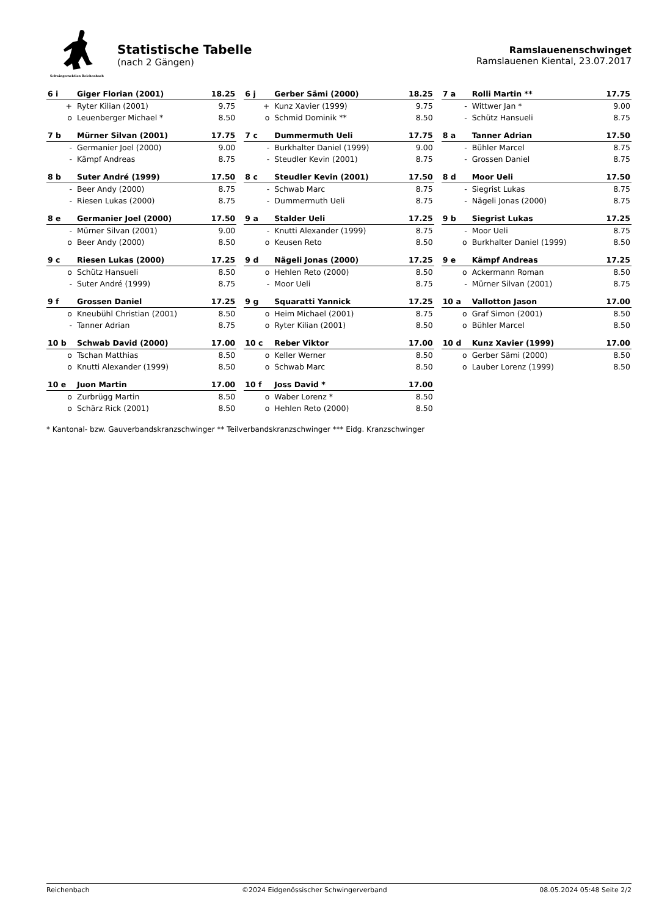Schwingersektion Reichenbach
Statistische Tabelle
(nach 2 Gängen)
Ramslauenenschwinget
Ramslauenen Kiental, 23.07.2017
| 6 i | Giger Florian (2001) | 18.25 |
| --- | --- | --- |
| + | Ryter Kilian (2001) | 9.75 |
| o | Leuenberger Michael * | 8.50 |
| 6 j | Gerber Sämi (2000) | 18.25 |
| --- | --- | --- |
| + | Kunz Xavier (1999) | 9.75 |
| o | Schmid Dominik ** | 8.50 |
| 7 a | Rolli Martin ** | 17.75 |
| --- | --- | --- |
| - | Wittwer Jan * | 9.00 |
| - | Schütz Hansueli | 8.75 |
| 7 b | Mürner Silvan (2001) | 17.75 |
| --- | --- | --- |
| - | Germanier Joel (2000) | 9.00 |
| - | Kämpf Andreas | 8.75 |
| 7 c | Dummermuth Ueli | 17.75 |
| --- | --- | --- |
| - | Burkhalter Daniel (1999) | 9.00 |
| - | Steudler Kevin (2001) | 8.75 |
| 8 a | Tanner Adrian | 17.50 |
| --- | --- | --- |
| - | Bühler Marcel | 8.75 |
| - | Grossen Daniel | 8.75 |
| 8 b | Suter André (1999) | 17.50 |
| --- | --- | --- |
| - | Beer Andy (2000) | 8.75 |
| - | Riesen Lukas (2000) | 8.75 |
| 8 c | Steudler Kevin (2001) | 17.50 |
| --- | --- | --- |
| - | Schwab Marc | 8.75 |
| - | Dummermuth Ueli | 8.75 |
| 8 d | Moor Ueli | 17.50 |
| --- | --- | --- |
| - | Siegrist Lukas | 8.75 |
| - | Nägeli Jonas (2000) | 8.75 |
| 8 e | Germanier Joel (2000) | 17.50 |
| --- | --- | --- |
| - | Mürner Silvan (2001) | 9.00 |
| o | Beer Andy (2000) | 8.50 |
| 9 a | Stalder Ueli | 17.25 |
| --- | --- | --- |
| - | Knutti Alexander (1999) | 8.75 |
| o | Keusen Reto | 8.50 |
| 9 b | Siegrist Lukas | 17.25 |
| --- | --- | --- |
| - | Moor Ueli | 8.75 |
| o | Burkhalter Daniel (1999) | 8.50 |
| 9 c | Riesen Lukas (2000) | 17.25 |
| --- | --- | --- |
| o | Schütz Hansueli | 8.50 |
| - | Suter André (1999) | 8.75 |
| 9 d | Nägeli Jonas (2000) | 17.25 |
| --- | --- | --- |
| o | Hehlen Reto (2000) | 8.50 |
| - | Moor Ueli | 8.75 |
| 9 e | Kämpf Andreas | 17.25 |
| --- | --- | --- |
| o | Ackermann Roman | 8.50 |
| - | Mürner Silvan (2001) | 8.75 |
| 9 f | Grossen Daniel | 17.25 |
| --- | --- | --- |
| o | Kneubühl Christian (2001) | 8.50 |
| - | Tanner Adrian | 8.75 |
| 9 g | Squaratti Yannick | 17.25 |
| --- | --- | --- |
| o | Heim Michael (2001) | 8.75 |
| o | Ryter Kilian (2001) | 8.50 |
| 10 a | Vallotton Jason | 17.00 |
| --- | --- | --- |
| o | Graf Simon (2001) | 8.50 |
| o | Bühler Marcel | 8.50 |
| 10 b | Schwab David (2000) | 17.00 |
| --- | --- | --- |
| o | Tschan Matthias | 8.50 |
| o | Knutti Alexander (1999) | 8.50 |
| 10 c | Reber Viktor | 17.00 |
| --- | --- | --- |
| o | Keller Werner | 8.50 |
| o | Schwab Marc | 8.50 |
| 10 d | Kunz Xavier (1999) | 17.00 |
| --- | --- | --- |
| o | Gerber Sämi (2000) | 8.50 |
| o | Lauber Lorenz (1999) | 8.50 |
| 10 e | Juon Martin | 17.00 |
| --- | --- | --- |
| o | Zurbrügg Martin | 8.50 |
| o | Schärz Rick (2001) | 8.50 |
| 10 f | Joss David * | 17.00 |
| --- | --- | --- |
| o | Waber Lorenz * | 8.50 |
| o | Hehlen Reto (2000) | 8.50 |
* Kantonal- bzw. Gauverbandskranzschwinger ** Teilverbandskranzschwinger *** Eidg. Kranzschwinger
Reichenbach ©2024 Eidgenössischer Schwingerverband 08.05.2024 05:48 Seite 2/2